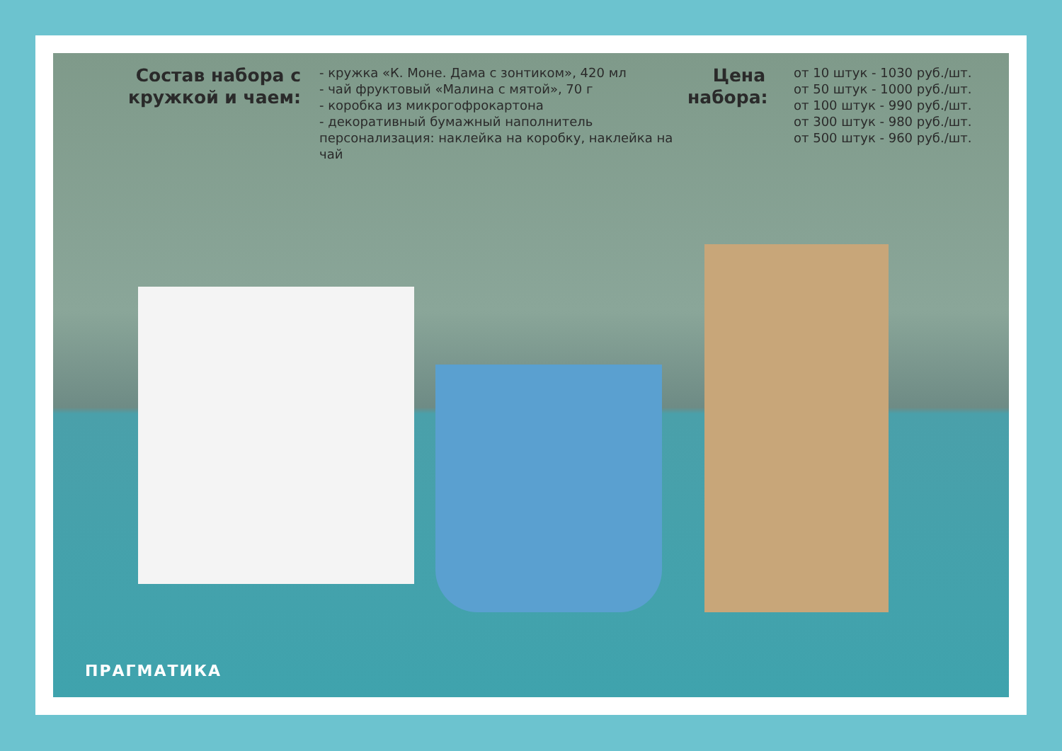Состав набора с кружкой и чаем:
- кружка «К. Моне. Дама с зонтиком», 420 мл
- чай фруктовый «Малина с мятой», 70 г
- коробка из микрогофрокартона
- декоративный бумажный наполнитель
персонализация: наклейка на коробку, наклейка на чай
Цена набора:
от 10 штук - 1030 руб./шт.
от 50 штук - 1000 руб./шт.
от 100 штук - 990 руб./шт.
от 300 штук - 980 руб./шт.
от 500 штук - 960 руб./шт.
ПРАГМАТИКА